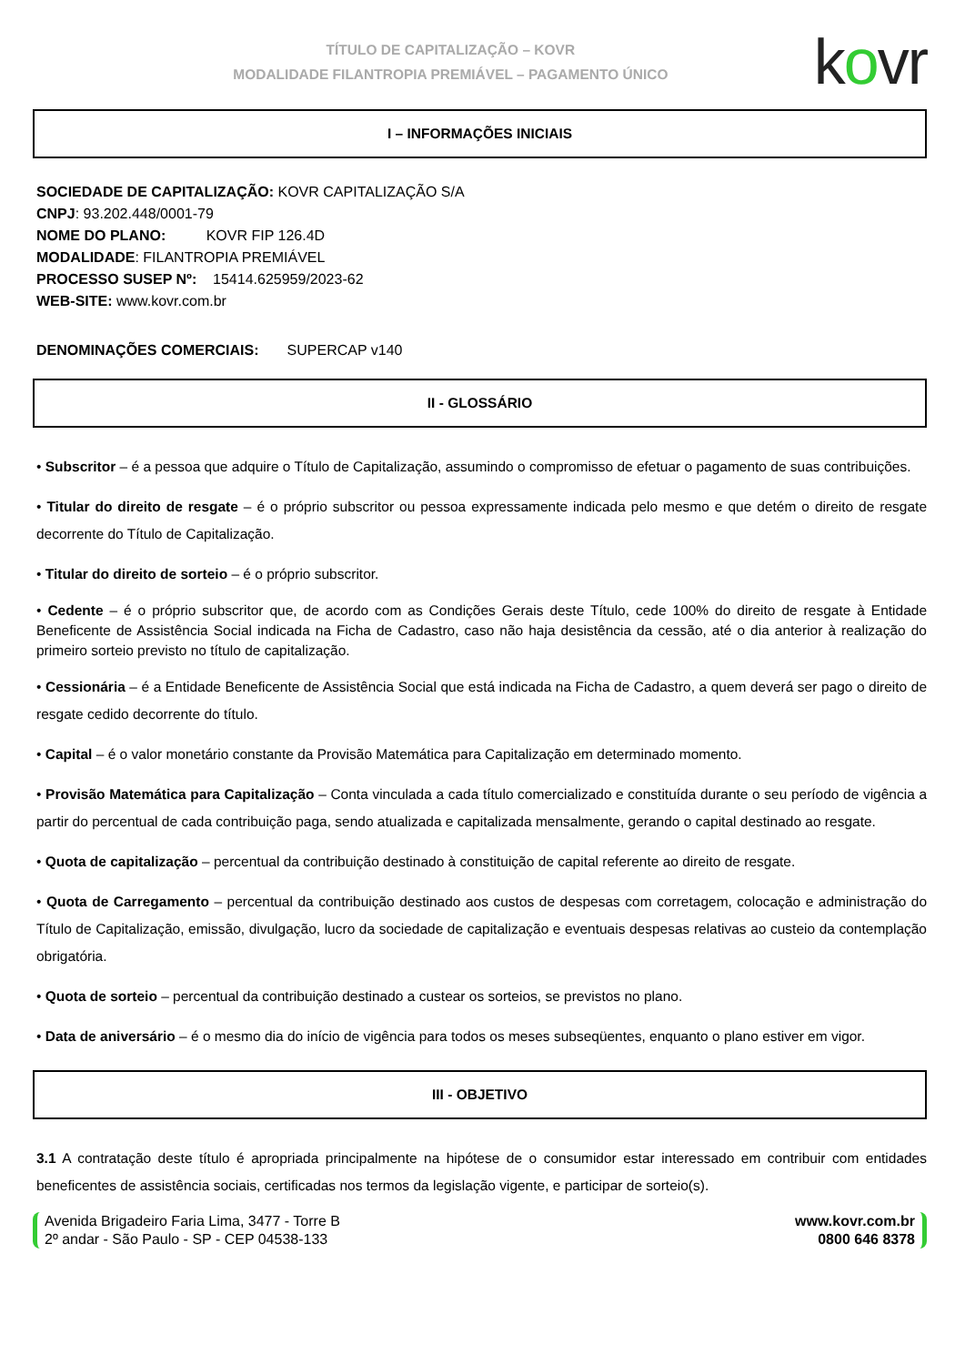TÍTULO DE CAPITALIZAÇÃO – KOVR
MODALIDADE FILANTROPIA PREMIÁVEL – PAGAMENTO ÚNICO
kovr
I – INFORMAÇÕES INICIAIS
SOCIEDADE DE CAPITALIZAÇÃO: KOVR CAPITALIZAÇÃO S/A
CNPJ: 93.202.448/0001-79
NOME DO PLANO: KOVR FIP 126.4D
MODALIDADE: FILANTROPIA PREMIÁVEL
PROCESSO SUSEP Nº: 15414.625959/2023-62
WEB-SITE: www.kovr.com.br
DENOMINAÇÕES COMERCIAIS: SUPERCAP v140
II - GLOSSÁRIO
• Subscritor – é a pessoa que adquire o Título de Capitalização, assumindo o compromisso de efetuar o pagamento de suas contribuições.
• Titular do direito de resgate – é o próprio subscritor ou pessoa expressamente indicada pelo mesmo e que detém o direito de resgate decorrente do Título de Capitalização.
• Titular do direito de sorteio – é o próprio subscritor.
• Cedente – é o próprio subscritor que, de acordo com as Condições Gerais deste Título, cede 100% do direito de resgate à Entidade Beneficente de Assistência Social indicada na Ficha de Cadastro, caso não haja desistência da cessão, até o dia anterior à realização do primeiro sorteio previsto no título de capitalização.
• Cessionária – é a Entidade Beneficente de Assistência Social que está indicada na Ficha de Cadastro, a quem deverá ser pago o direito de resgate cedido decorrente do título.
• Capital – é o valor monetário constante da Provisão Matemática para Capitalização em determinado momento.
• Provisão Matemática para Capitalização – Conta vinculada a cada título comercializado e constituída durante o seu período de vigência a partir do percentual de cada contribuição paga, sendo atualizada e capitalizada mensalmente, gerando o capital destinado ao resgate.
• Quota de capitalização – percentual da contribuição destinado à constituição de capital referente ao direito de resgate.
• Quota de Carregamento – percentual da contribuição destinado aos custos de despesas com corretagem, colocação e administração do Título de Capitalização, emissão, divulgação, lucro da sociedade de capitalização e eventuais despesas relativas ao custeio da contemplação obrigatória.
• Quota de sorteio – percentual da contribuição destinado a custear os sorteios, se previstos no plano.
• Data de aniversário – é o mesmo dia do início de vigência para todos os meses subseqüentes, enquanto o plano estiver em vigor.
III - OBJETIVO
3.1 A contratação deste título é apropriada principalmente na hipótese de o consumidor estar interessado em contribuir com entidades beneficentes de assistência sociais, certificadas nos termos da legislação vigente, e participar de sorteio(s).
Avenida Brigadeiro Faria Lima, 3477 - Torre B
2º andar - São Paulo - SP - CEP 04538-133
www.kovr.com.br
0800 646 8378